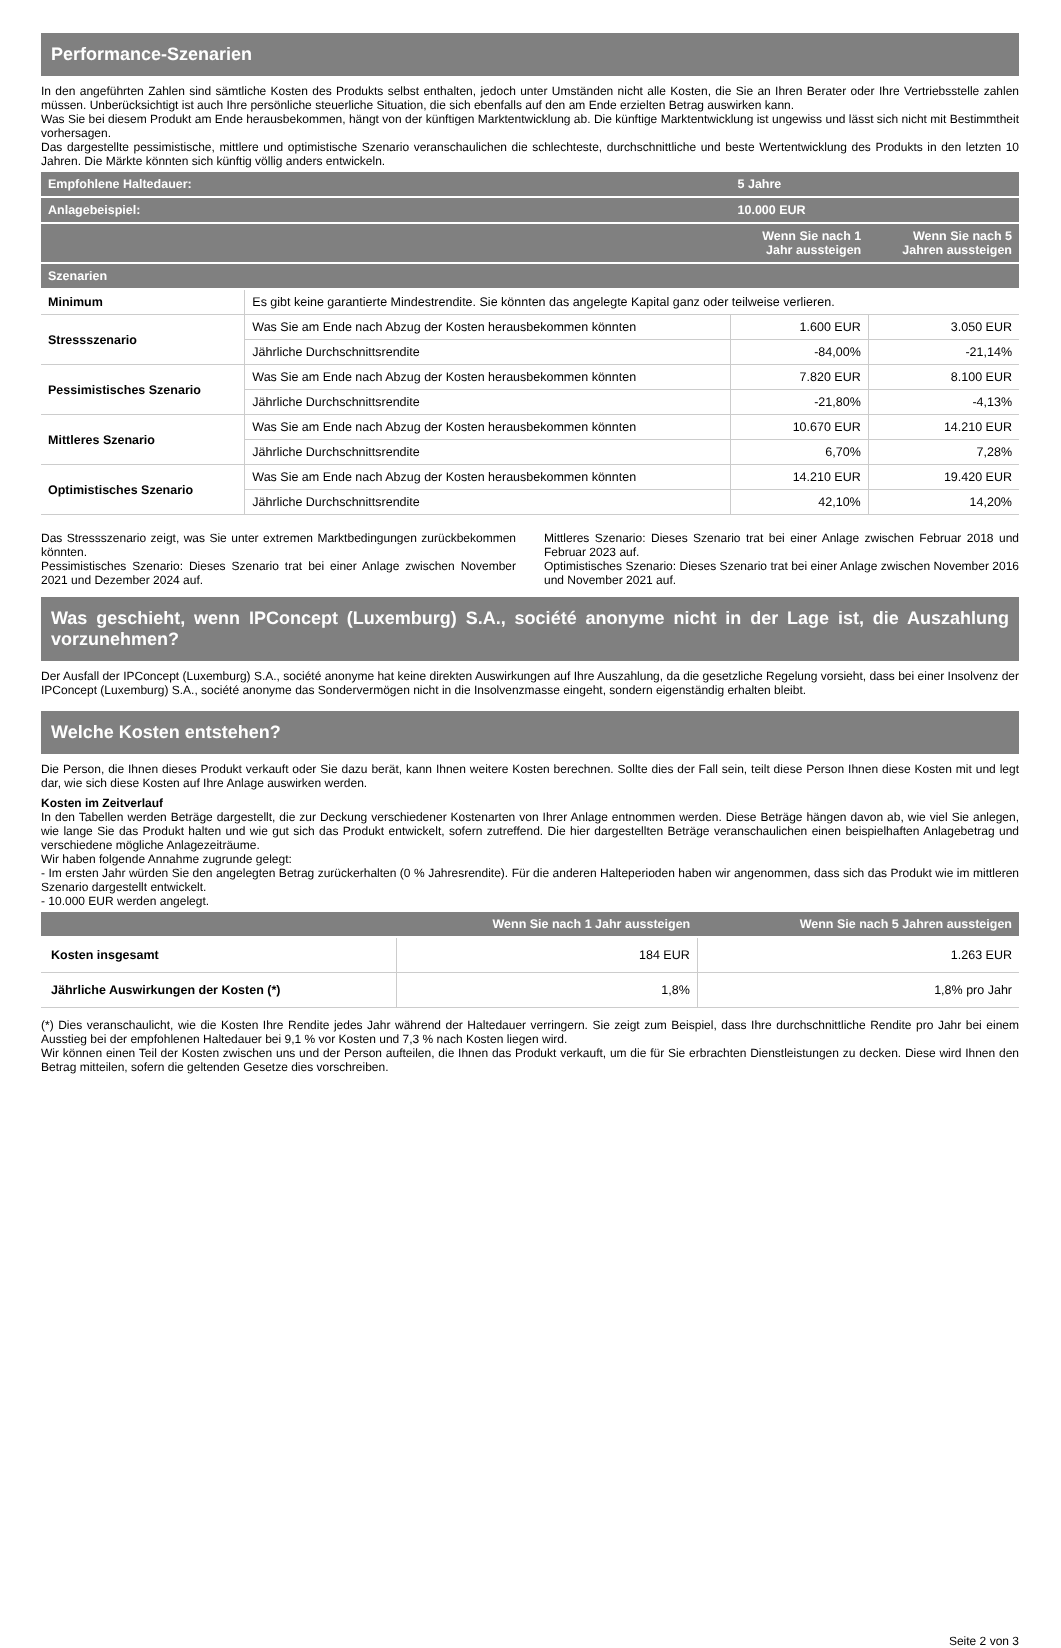Performance-Szenarien
In den angeführten Zahlen sind sämtliche Kosten des Produkts selbst enthalten, jedoch unter Umständen nicht alle Kosten, die Sie an Ihren Berater oder Ihre Vertriebsstelle zahlen müssen. Unberücksichtigt ist auch Ihre persönliche steuerliche Situation, die sich ebenfalls auf den am Ende erzielten Betrag auswirken kann.
Was Sie bei diesem Produkt am Ende herausbekommen, hängt von der künftigen Marktentwicklung ab. Die künftige Marktentwicklung ist ungewiss und lässt sich nicht mit Bestimmtheit vorhersagen.
Das dargestellte pessimistische, mittlere und optimistische Szenario veranschaulichen die schlechteste, durchschnittliche und beste Wertentwicklung des Produkts in den letzten 10 Jahren. Die Märkte könnten sich künftig völlig anders entwickeln.
| Empfohlene Haltedauer: | | 5 Jahre | |
| --- | --- | --- | --- |
| Anlagebeispiel: | | 10.000 EUR | |
| | | Wenn Sie nach 1 Jahr aussteigen | Wenn Sie nach 5 Jahren aussteigen |
| Szenarien | | | |
| Minimum | Es gibt keine garantierte Mindestrendite. Sie könnten das angelegte Kapital ganz oder teilweise verlieren. | | |
| Stressszenario | Was Sie am Ende nach Abzug der Kosten herausbekommen könnten | 1.600 EUR | 3.050 EUR |
| | Jährliche Durchschnittsrendite | -84,00% | -21,14% |
| Pessimistisches Szenario | Was Sie am Ende nach Abzug der Kosten herausbekommen könnten | 7.820 EUR | 8.100 EUR |
| | Jährliche Durchschnittsrendite | -21,80% | -4,13% |
| Mittleres Szenario | Was Sie am Ende nach Abzug der Kosten herausbekommen könnten | 10.670 EUR | 14.210 EUR |
| | Jährliche Durchschnittsrendite | 6,70% | 7,28% |
| Optimistisches Szenario | Was Sie am Ende nach Abzug der Kosten herausbekommen könnten | 14.210 EUR | 19.420 EUR |
| | Jährliche Durchschnittsrendite | 42,10% | 14,20% |
Das Stressszenario zeigt, was Sie unter extremen Marktbedingungen zurückbekommen könnten.
Pessimistisches Szenario: Dieses Szenario trat bei einer Anlage zwischen November 2021 und Dezember 2024 auf.
Mittleres Szenario: Dieses Szenario trat bei einer Anlage zwischen Februar 2018 und Februar 2023 auf.
Optimistisches Szenario: Dieses Szenario trat bei einer Anlage zwischen November 2016 und November 2021 auf.
Was geschieht, wenn IPConcept (Luxemburg) S.A., société anonyme nicht in der Lage ist, die Auszahlung vorzunehmen?
Der Ausfall der IPConcept (Luxemburg) S.A., société anonyme hat keine direkten Auswirkungen auf Ihre Auszahlung, da die gesetzliche Regelung vorsieht, dass bei einer Insolvenz der IPConcept (Luxemburg) S.A., société anonyme das Sondervermögen nicht in die Insolvenzmasse eingeht, sondern eigenständig erhalten bleibt.
Welche Kosten entstehen?
Die Person, die Ihnen dieses Produkt verkauft oder Sie dazu berät, kann Ihnen weitere Kosten berechnen. Sollte dies der Fall sein, teilt diese Person Ihnen diese Kosten mit und legt dar, wie sich diese Kosten auf Ihre Anlage auswirken werden.
Kosten im Zeitverlauf
In den Tabellen werden Beträge dargestellt, die zur Deckung verschiedener Kostenarten von Ihrer Anlage entnommen werden. Diese Beträge hängen davon ab, wie viel Sie anlegen, wie lange Sie das Produkt halten und wie gut sich das Produkt entwickelt, sofern zutreffend. Die hier dargestellten Beträge veranschaulichen einen beispielhaften Anlagebetrag und verschiedene mögliche Anlagezeiträume.
Wir haben folgende Annahme zugrunde gelegt:
- Im ersten Jahr würden Sie den angelegten Betrag zurückerhalten (0 % Jahresrendite). Für die anderen Halteperioden haben wir angenommen, dass sich das Produkt wie im mittleren Szenario dargestellt entwickelt.
- 10.000 EUR werden angelegt.
| | Wenn Sie nach 1 Jahr aussteigen | Wenn Sie nach 5 Jahren aussteigen |
| --- | --- | --- |
| Kosten insgesamt | 184 EUR | 1.263 EUR |
| Jährliche Auswirkungen der Kosten (*) | 1,8% | 1,8% pro Jahr |
(*) Dies veranschaulicht, wie die Kosten Ihre Rendite jedes Jahr während der Haltedauer verringern. Sie zeigt zum Beispiel, dass Ihre durchschnittliche Rendite pro Jahr bei einem Ausstieg bei der empfohlenen Haltedauer bei 9,1 % vor Kosten und 7,3 % nach Kosten liegen wird.
Wir können einen Teil der Kosten zwischen uns und der Person aufteilen, die Ihnen das Produkt verkauft, um die für Sie erbrachten Dienstleistungen zu decken. Diese wird Ihnen den Betrag mitteilen, sofern die geltenden Gesetze dies vorschreiben.
Seite 2 von 3